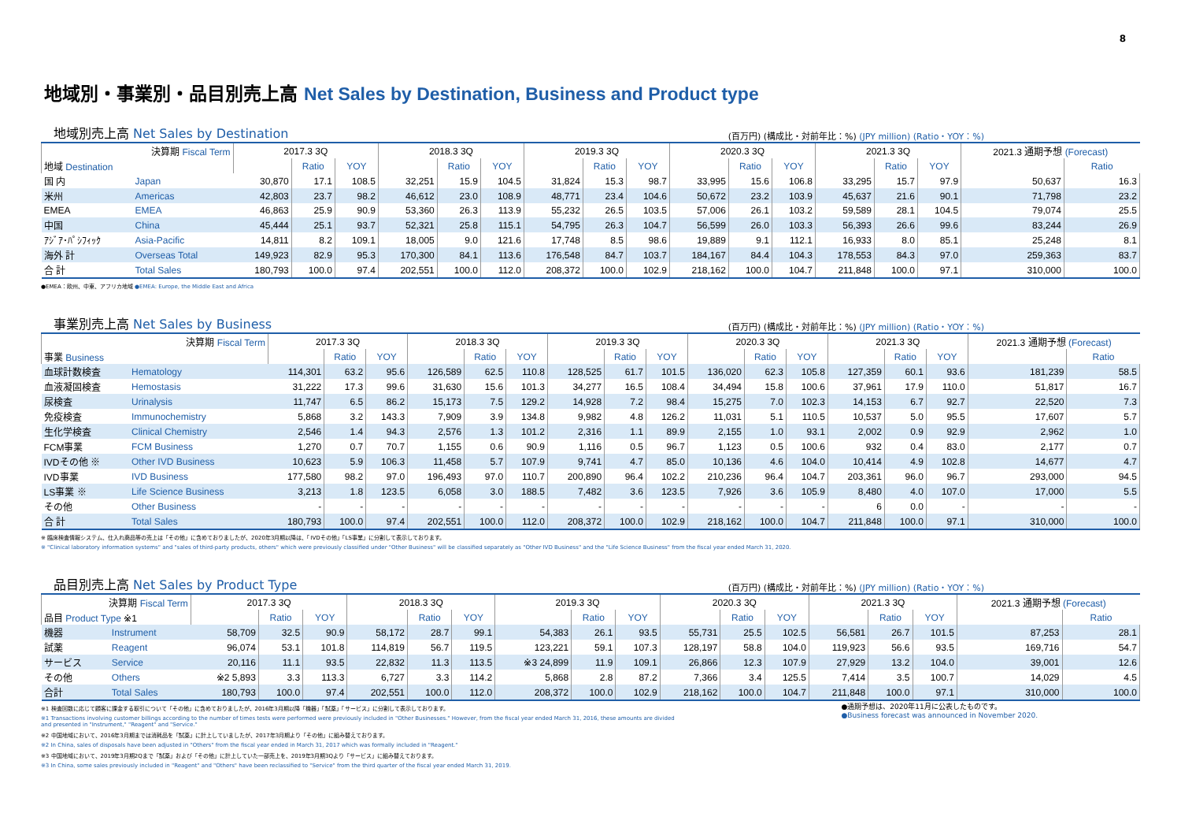8
地域別・事業別・品目別売上高 Net Sales by Destination, Business and Product type
地域別売上高 Net Sales by Destination
(百万円) (構成比・対前年比：%) (JPY million) (Ratio・YOY：%)
| 決算期 Fiscal Term | | 2017.3 3Q | | | 2018.3 3Q | | | 2019.3 3Q | | | 2020.3 3Q | | | 2021.3 3Q | | | 2021.3 通期予想 (Forecast) | |
| --- | --- | --- | --- | --- | --- | --- | --- | --- | --- | --- | --- | --- | --- | --- | --- | --- | --- | --- |
| 地域 Destination | | | Ratio | YOY | | Ratio | YOY | | Ratio | YOY | | Ratio | YOY | | Ratio | YOY | | Ratio |
| 国 内 | Japan | 30,870 | 17.1 | 108.5 | 32,251 | 15.9 | 104.5 | 31,824 | 15.3 | 98.7 | 33,995 | 15.6 | 106.8 | 33,295 | 15.7 | 97.9 | 50,637 | 16.3 |
| 米州 | Americas | 42,803 | 23.7 | 98.2 | 46,612 | 23.0 | 108.9 | 48,771 | 23.4 | 104.6 | 50,672 | 23.2 | 103.9 | 45,637 | 21.6 | 90.1 | 71,798 | 23.2 |
| EMEA | EMEA | 46,863 | 25.9 | 90.9 | 53,360 | 26.3 | 113.9 | 55,232 | 26.5 | 103.5 | 57,006 | 26.1 | 103.2 | 59,589 | 28.1 | 104.5 | 79,074 | 25.5 |
| 中国 | China | 45,444 | 25.1 | 93.7 | 52,321 | 25.8 | 115.1 | 54,795 | 26.3 | 104.7 | 56,599 | 26.0 | 103.3 | 56,393 | 26.6 | 99.6 | 83,244 | 26.9 |
| ｱｼﾞｱ･ﾊﾟｼﾌｨｯｸ | Asia-Pacific | 14,811 | 8.2 | 109.1 | 18,005 | 9.0 | 121.6 | 17,748 | 8.5 | 98.6 | 19,889 | 9.1 | 112.1 | 16,933 | 8.0 | 85.1 | 25,248 | 8.1 |
| 海外 計 | Overseas Total | 149,923 | 82.9 | 95.3 | 170,300 | 84.1 | 113.6 | 176,548 | 84.7 | 103.7 | 184,167 | 84.4 | 104.3 | 178,553 | 84.3 | 97.0 | 259,363 | 83.7 |
| 合 計 | Total Sales | 180,793 | 100.0 | 97.4 | 202,551 | 100.0 | 112.0 | 208,372 | 100.0 | 102.9 | 218,162 | 100.0 | 104.7 | 211,848 | 100.0 | 97.1 | 310,000 | 100.0 |
●EMEA：欧州、中東、アフリカ地域 ●EMEA: Europe, the Middle East and Africa
事業別売上高 Net Sales by Business
(百万円) (構成比・対前年比：%) (JPY million) (Ratio・YOY：%)
| 決算期 Fiscal Term | | 2017.3 3Q | | | 2018.3 3Q | | | 2019.3 3Q | | | 2020.3 3Q | | | 2021.3 3Q | | | 2021.3 通期予想 (Forecast) | |
| --- | --- | --- | --- | --- | --- | --- | --- | --- | --- | --- | --- | --- | --- | --- | --- | --- | --- | --- |
| 事業 Business | | | Ratio | YOY | | Ratio | YOY | | Ratio | YOY | | Ratio | YOY | | Ratio | YOY | | Ratio |
| 血球計数検査 | Hematology | 114,301 | 63.2 | 95.6 | 126,589 | 62.5 | 110.8 | 128,525 | 61.7 | 101.5 | 136,020 | 62.3 | 105.8 | 127,359 | 60.1 | 93.6 | 181,239 | 58.5 |
| 血液凝固検査 | Hemostasis | 31,222 | 17.3 | 99.6 | 31,630 | 15.6 | 101.3 | 34,277 | 16.5 | 108.4 | 34,494 | 15.8 | 100.6 | 37,961 | 17.9 | 110.0 | 51,817 | 16.7 |
| 尿検査 | Urinalysis | 11,747 | 6.5 | 86.2 | 15,173 | 7.5 | 129.2 | 14,928 | 7.2 | 98.4 | 15,275 | 7.0 | 102.3 | 14,153 | 6.7 | 92.7 | 22,520 | 7.3 |
| 免疫検査 | Immunochemistry | 5,868 | 3.2 | 143.3 | 7,909 | 3.9 | 134.8 | 9,982 | 4.8 | 126.2 | 11,031 | 5.1 | 110.5 | 10,537 | 5.0 | 95.5 | 17,607 | 5.7 |
| 生化学検査 | Clinical Chemistry | 2,546 | 1.4 | 94.3 | 2,576 | 1.3 | 101.2 | 2,316 | 1.1 | 89.9 | 2,155 | 1.0 | 93.1 | 2,002 | 0.9 | 92.9 | 2,962 | 1.0 |
| FCM事業 | FCM Business | 1,270 | 0.7 | 70.7 | 1,155 | 0.6 | 90.9 | 1,116 | 0.5 | 96.7 | 1,123 | 0.5 | 100.6 | 932 | 0.4 | 83.0 | 2,177 | 0.7 |
| IVDその他 ※ | Other IVD Business | 10,623 | 5.9 | 106.3 | 11,458 | 5.7 | 107.9 | 9,741 | 4.7 | 85.0 | 10,136 | 4.6 | 104.0 | 10,414 | 4.9 | 102.8 | 14,677 | 4.7 |
| IVD事業 | IVD Business | 177,580 | 98.2 | 97.0 | 196,493 | 97.0 | 110.7 | 200,890 | 96.4 | 102.2 | 210,236 | 96.4 | 104.7 | 203,361 | 96.0 | 96.7 | 293,000 | 94.5 |
| LS事業 ※ | Life Science Business | 3,213 | 1.8 | 123.5 | 6,058 | 3.0 | 188.5 | 7,482 | 3.6 | 123.5 | 7,926 | 3.6 | 105.9 | 8,480 | 4.0 | 107.0 | 17,000 | 5.5 |
| その他 | Other Business | - | - | - | - | - | - | - | - | - | - | - | - | 6 | 0.0 | - | - | - |
| 合 計 | Total Sales | 180,793 | 100.0 | 97.4 | 202,551 | 100.0 | 112.0 | 208,372 | 100.0 | 102.9 | 218,162 | 100.0 | 104.7 | 211,848 | 100.0 | 97.1 | 310,000 | 100.0 |
※ 臨床検査情報システム、仕入れ商品等の売上は「その他」に含めておりましたが、2020年3月期以降は、「IVDその他」「LS事業」に分割して表示しております。
※ "Clinical laboratory information systems" and "sales of third-party products, others" which were previously classified under "Other Business" will be classified separately as "Other IVD Business" and the "Life Science Business" from the fiscal year ended March 31, 2020.
品目別売上高 Net Sales by Product Type
(百万円) (構成比・対前年比：%) (JPY million) (Ratio・YOY：%)
| 決算期 Fiscal Term | | 2017.3 3Q | | | 2018.3 3Q | | | 2019.3 3Q | | | 2020.3 3Q | | | 2021.3 3Q | | | 2021.3 通期予想 (Forecast) | |
| --- | --- | --- | --- | --- | --- | --- | --- | --- | --- | --- | --- | --- | --- | --- | --- | --- | --- | --- |
| 品目 Product Type ※1 | | | Ratio | YOY | | Ratio | YOY | | Ratio | YOY | | Ratio | YOY | | Ratio | YOY | | Ratio |
| 機器 | Instrument | 58,709 | 32.5 | 90.9 | 58,172 | 28.7 | 99.1 | 54,383 | 26.1 | 93.5 | 55,731 | 25.5 | 102.5 | 56,581 | 26.7 | 101.5 | 87,253 | 28.1 |
| 試薬 | Reagent | 96,074 | 53.1 | 101.8 | 114,819 | 56.7 | 119.5 | 123,221 | 59.1 | 107.3 | 128,197 | 58.8 | 104.0 | 119,923 | 56.6 | 93.5 | 169,716 | 54.7 |
| サービス | Service | 20,116 | 11.1 | 93.5 | 22,832 | 11.3 | 113.5 | ※3 24,899 | 11.9 | 109.1 | 26,866 | 12.3 | 107.9 | 27,929 | 13.2 | 104.0 | 39,001 | 12.6 |
| その他 | Others | ※2 5,893 | 3.3 | 113.3 | 6,727 | 3.3 | 114.2 | 5,868 | 2.8 | 87.2 | 7,366 | 3.4 | 125.5 | 7,414 | 3.5 | 100.7 | 14,029 | 4.5 |
| 合計 | Total Sales | 180,793 | 100.0 | 97.4 | 202,551 | 100.0 | 112.0 | 208,372 | 100.0 | 102.9 | 218,162 | 100.0 | 104.7 | 211,848 | 100.0 | 97.1 | 310,000 | 100.0 |
※1 検査回数に応じて顧客に課金する取引について「その他」に含めておりましたが、2016年3月期以降「機器」「試薬」「サービス」に分割して表示しております。
※1 Transactions involving customer billings according to the number of times tests were performed were previously included in "Other Businesses." However, from the fiscal year ended March 31, 2016, these amounts are divided
and presented in "Instrument," "Reagent" and "Service."
※2 中国地域において、2016年3月期までは消耗品を「試薬」に計上していましたが、2017年3月期より「その他」に組み替えております。
※2 In China, sales of disposals have been adjusted in "Others" from the fiscal year ended in March 31, 2017 which was formally included in "Reagent."
※3 中国地域において、2019年3月期2Qまで「試薬」および「その他」に計上していた一部売上を、2019年3月期3Qより「サービス」に組み替えております。
※3 In China, some sales previously included in "Reagent" and "Others" have been reclassified to "Service" from the third quarter of the fiscal year ended March 31, 2019.
●通期予想は、2020年11月に公表したものです。
●Business forecast was announced in November 2020.